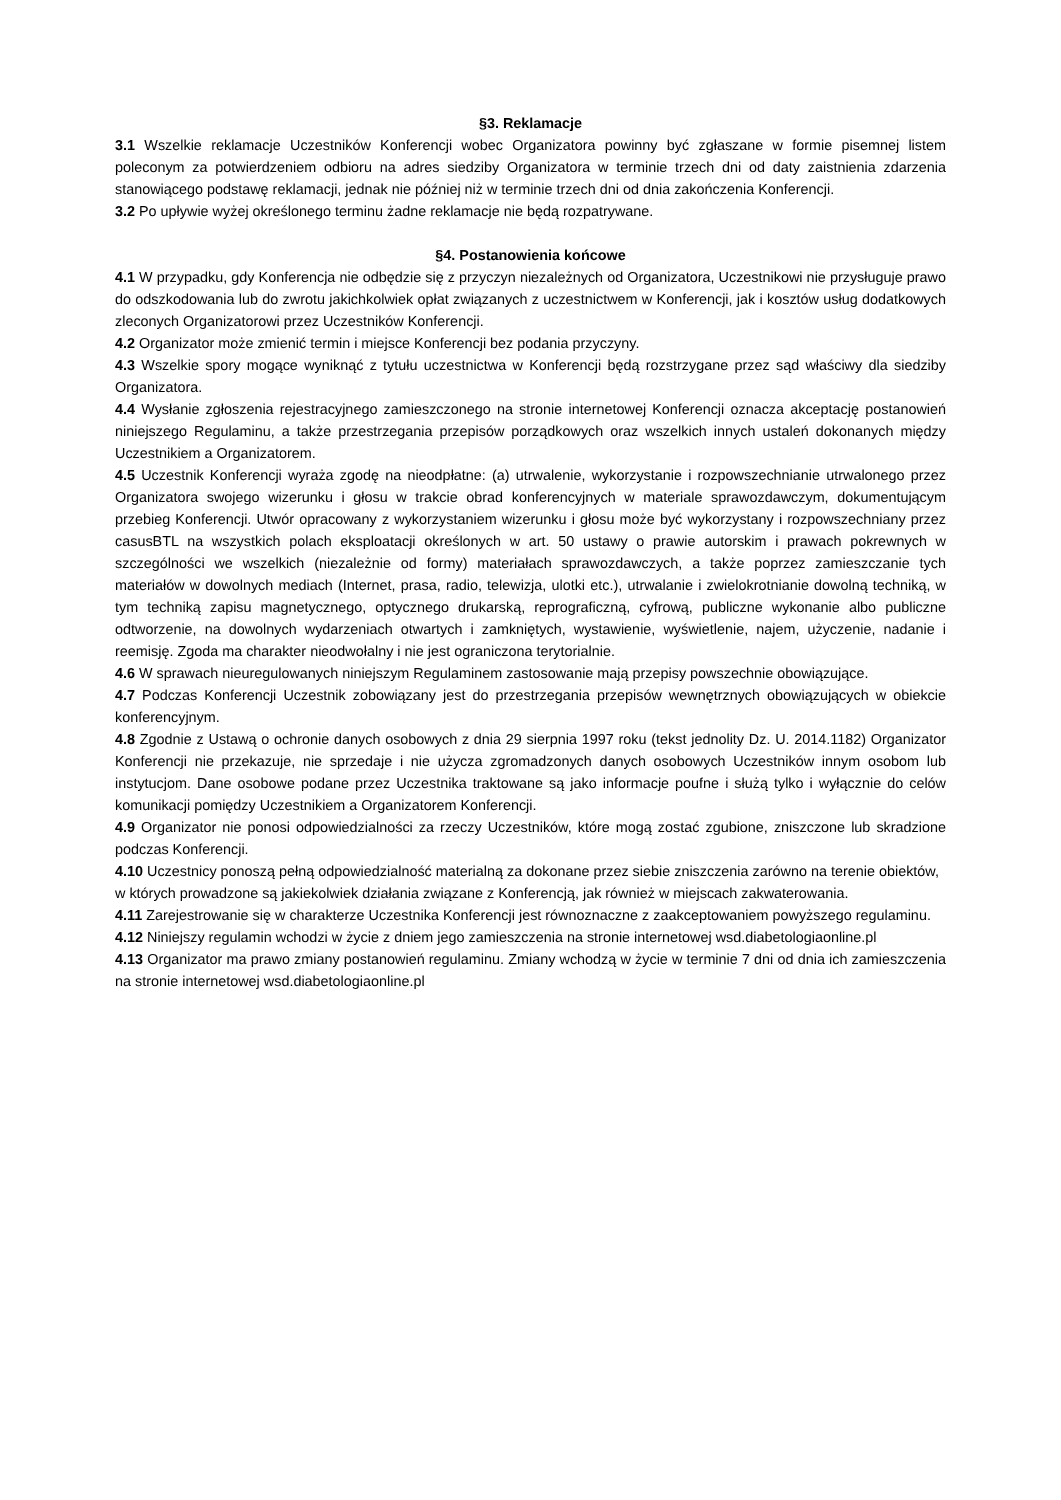§3. Reklamacje
3.1 Wszelkie reklamacje Uczestników Konferencji wobec Organizatora powinny być zgłaszane w formie pisemnej listem poleconym za potwierdzeniem odbioru na adres siedziby Organizatora w terminie trzech dni od daty zaistnienia zdarzenia stanowiącego podstawę reklamacji, jednak nie później niż w terminie trzech dni od dnia zakończenia Konferencji.
3.2 Po upływie wyżej określonego terminu żadne reklamacje nie będą rozpatrywane.
§4. Postanowienia końcowe
4.1 W przypadku, gdy Konferencja nie odbędzie się z przyczyn niezależnych od Organizatora, Uczestnikowi nie przysługuje prawo do odszkodowania lub do zwrotu jakichkolwiek opłat związanych z uczestnictwem w Konferencji, jak i kosztów usług dodatkowych zleconych Organizatorowi przez Uczestników Konferencji.
4.2 Organizator może zmienić termin i miejsce Konferencji bez podania przyczyny.
4.3 Wszelkie spory mogące wyniknąć z tytułu uczestnictwa w Konferencji będą rozstrzygane przez sąd właściwy dla siedziby Organizatora.
4.4 Wysłanie zgłoszenia rejestracyjnego zamieszczonego na stronie internetowej Konferencji oznacza akceptację postanowień niniejszego Regulaminu, a także przestrzegania przepisów porządkowych oraz wszelkich innych ustaleń dokonanych między Uczestnikiem a Organizatorem.
4.5 Uczestnik Konferencji wyraża zgodę na nieodpłatne: (a) utrwalenie, wykorzystanie i rozpowszechnianie utrwalonego przez Organizatora swojego wizerunku i głosu w trakcie obrad konferencyjnych w materiale sprawozdawczym, dokumentującym przebieg Konferencji. Utwór opracowany z wykorzystaniem wizerunku i głosu może być wykorzystany i rozpowszechniany przez casusBTL na wszystkich polach eksploatacji określonych w art. 50 ustawy o prawie autorskim i prawach pokrewnych w szczególności we wszelkich (niezależnie od formy) materiałach sprawozdawczych, a także poprzez zamieszczanie tych materiałów w dowolnych mediach (Internet, prasa, radio, telewizja, ulotki etc.), utrwalanie i zwielokrotnianie dowolną techniką, w tym techniką zapisu magnetycznego, optycznego drukarską, reprograficzną, cyfrową, publiczne wykonanie albo publiczne odtworzenie, na dowolnych wydarzeniach otwartych i zamkniętych, wystawienie, wyświetlenie, najem, użyczenie, nadanie i reemisję. Zgoda ma charakter nieodwołalny i nie jest ograniczona terytorialnie.
4.6 W sprawach nieuregulowanych niniejszym Regulaminem zastosowanie mają przepisy powszechnie obowiązujące.
4.7 Podczas Konferencji Uczestnik zobowiązany jest do przestrzegania przepisów wewnętrznych obowiązujących w obiekcie konferencyjnym.
4.8 Zgodnie z Ustawą o ochronie danych osobowych z dnia 29 sierpnia 1997 roku (tekst jednolity Dz. U. 2014.1182) Organizator Konferencji nie przekazuje, nie sprzedaje i nie użycza zgromadzonych danych osobowych Uczestników innym osobom lub instytucjom. Dane osobowe podane przez Uczestnika traktowane są jako informacje poufne i służą tylko i wyłącznie do celów komunikacji pomiędzy Uczestnikiem a Organizatorem Konferencji.
4.9 Organizator nie ponosi odpowiedzialności za rzeczy Uczestników, które mogą zostać zgubione, zniszczone lub skradzione podczas Konferencji.
4.10 Uczestnicy ponoszą pełną odpowiedzialność materialną za dokonane przez siebie zniszczenia zarówno na terenie obiektów, w których prowadzone są jakiekolwiek działania związane z Konferencją, jak również w miejscach zakwaterowania.
4.11 Zarejestrowanie się w charakterze Uczestnika Konferencji jest równoznaczne z zaakceptowaniem powyższego regulaminu.
4.12 Niniejszy regulamin wchodzi w życie z dniem jego zamieszczenia na stronie internetowej wsd.diabetologiaonline.pl
4.13 Organizator ma prawo zmiany postanowień regulaminu. Zmiany wchodzą w życie w terminie 7 dni od dnia ich zamieszczenia na stronie internetowej wsd.diabetologiaonline.pl